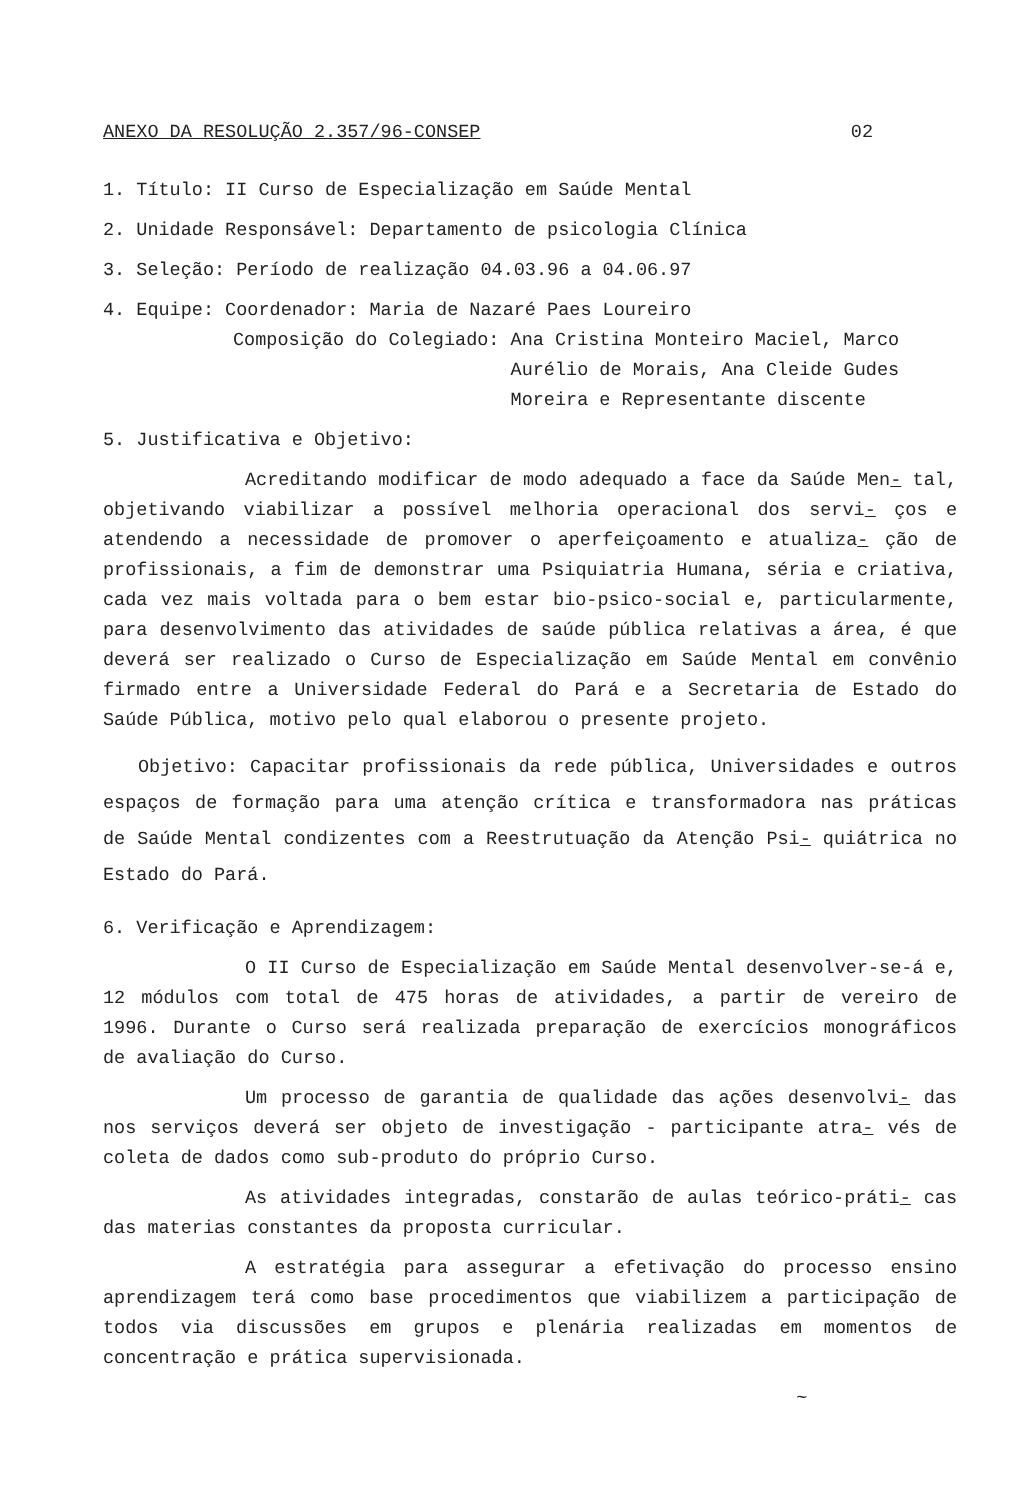ANEXO DA RESOLUÇÃO 2.357/96-CONSEP 02
1. Título: II Curso de Especialização em Saúde Mental
2. Unidade Responsável: Departamento de psicologia Clínica
3. Seleção: Período de realização 04.03.96 a 04.06.97
4. Equipe: Coordenador: Maria de Nazaré Paes Loureiro
Composição do Colegiado: Ana Cristina Monteiro Maciel, Marco Aurélio de Morais, Ana Cleide Gudes Moreira e Representante discente
5. Justificativa e Objetivo:
Acreditando modificar de modo adequado a face da Saúde Men- tal, objetivando viabilizar a possível melhoria operacional dos servi- ços e atendendo a necessidade de promover o aperfeiçoamento e atualiza- ção de profissionais, a fim de demonstrar uma Psiquiatria Humana, séria e criativa, cada vez mais voltada para o bem estar bio-psico-social e, particularmente, para desenvolvimento das atividades de saúde pública relativas a área, é que deverá ser realizado o Curso de Especialização em Saúde Mental em convênio firmado entre a Universidade Federal do Pará e a Secretaria de Estado do Saúde Pública, motivo pelo qual elaborou o presente projeto.
Objetivo: Capacitar profissionais da rede pública, Universidades e outros espaços de formação para uma atenção crítica e transformadora nas práticas de Saúde Mental condizentes com a Reestrutuação da Atenção Psi- quiátrica no Estado do Pará.
6. Verificação e Aprendizagem:
O II Curso de Especialização em Saúde Mental desenvolver-se-á e, 12 módulos com total de 475 horas de atividades, a partir de vereiro de 1996. Durante o Curso será realizada preparação de exercícios monográficos de avaliação do Curso.
Um processo de garantia de qualidade das ações desenvolvi- das nos serviços deverá ser objeto de investigação - participante atra- vés de coleta de dados como sub-produto do próprio Curso.
As atividades integradas, constarão de aulas teórico-práti- cas das materias constantes da proposta curricular.
A estratégia para assegurar a efetivação do processo ensino aprendizagem terá como base procedimentos que viabilizem a participação de todos via discussões em grupos e plenária realizadas em momentos de concentração e prática supervisionada.
~